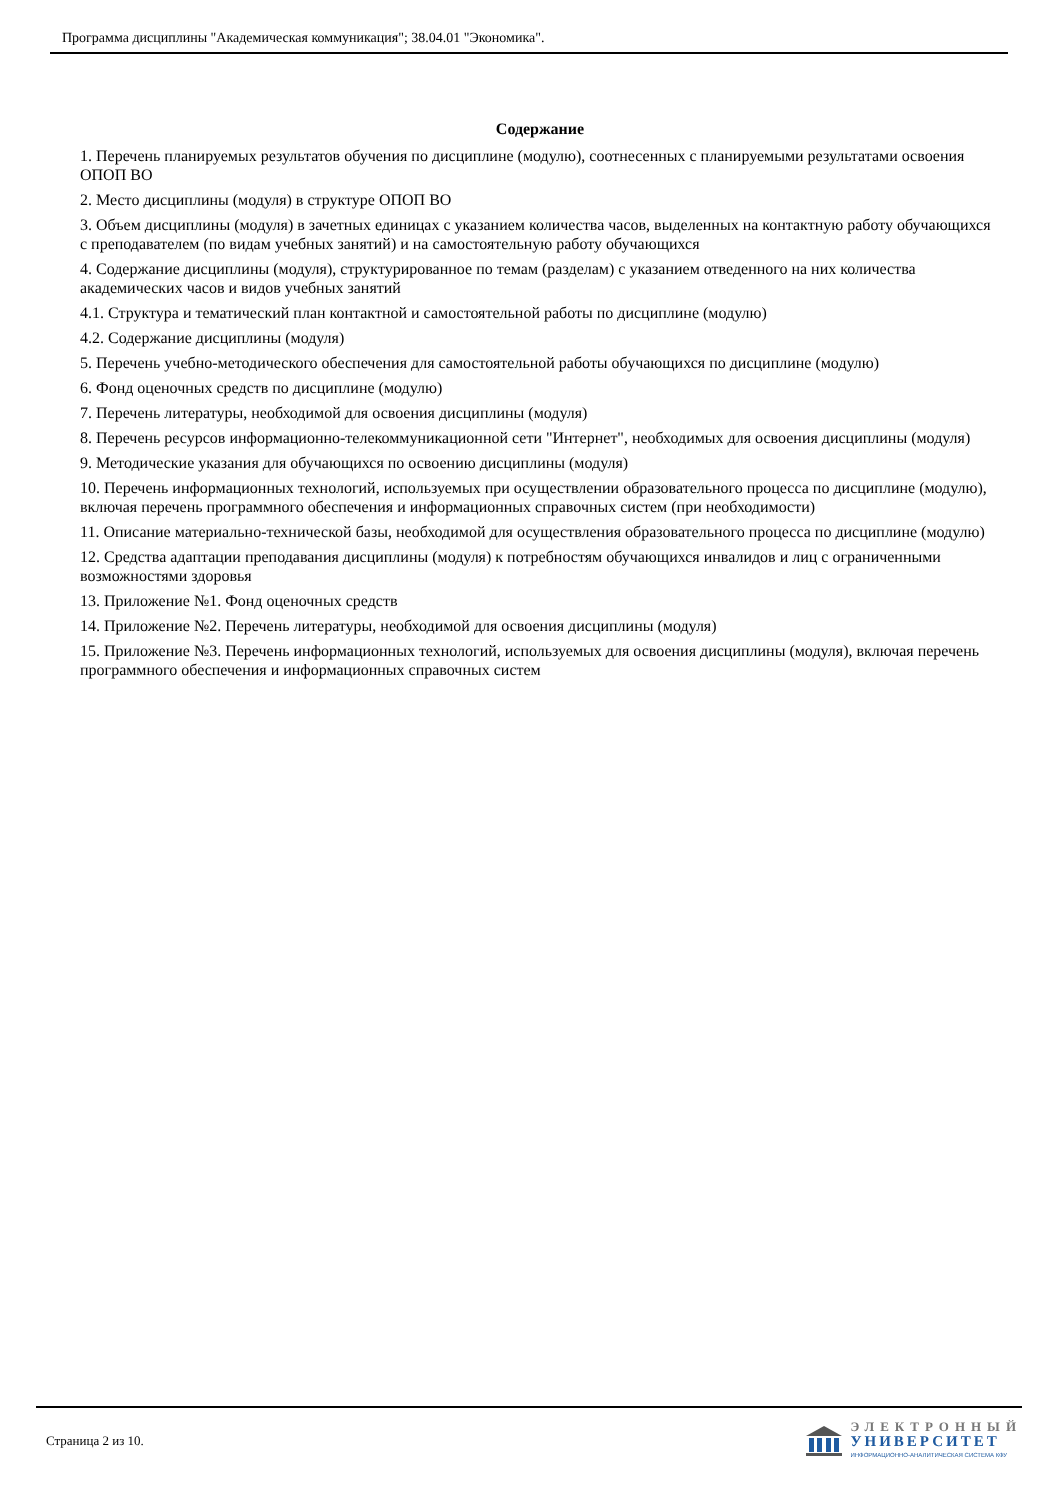Программа дисциплины "Академическая коммуникация"; 38.04.01 "Экономика".
Содержание
1. Перечень планируемых результатов обучения по дисциплине (модулю), соотнесенных с планируемыми результатами освоения ОПОП ВО
2. Место дисциплины (модуля) в структуре ОПОП ВО
3. Объем дисциплины (модуля) в зачетных единицах с указанием количества часов, выделенных на контактную работу обучающихся с преподавателем (по видам учебных занятий) и на самостоятельную работу обучающихся
4. Содержание дисциплины (модуля), структурированное по темам (разделам) с указанием отведенного на них количества академических часов и видов учебных занятий
4.1. Структура и тематический план контактной и самостоятельной работы по дисциплине (модулю)
4.2. Содержание дисциплины (модуля)
5. Перечень учебно-методического обеспечения для самостоятельной работы обучающихся по дисциплине (модулю)
6. Фонд оценочных средств по дисциплине (модулю)
7. Перечень литературы, необходимой для освоения дисциплины (модуля)
8. Перечень ресурсов информационно-телекоммуникационной сети "Интернет", необходимых для освоения дисциплины (модуля)
9. Методические указания для обучающихся по освоению дисциплины (модуля)
10. Перечень информационных технологий, используемых при осуществлении образовательного процесса по дисциплине (модулю), включая перечень программного обеспечения и информационных справочных систем (при необходимости)
11. Описание материально-технической базы, необходимой для осуществления образовательного процесса по дисциплине (модулю)
12. Средства адаптации преподавания дисциплины (модуля) к потребностям обучающихся инвалидов и лиц с ограниченными возможностями здоровья
13. Приложение №1. Фонд оценочных средств
14. Приложение №2. Перечень литературы, необходимой для освоения дисциплины (модуля)
15. Приложение №3. Перечень информационных технологий, используемых для освоения дисциплины (модуля), включая перечень программного обеспечения и информационных справочных систем
Страница 2 из 10.
ЭЛЕКТРОННЫЙ
УНИВЕРСИТЕТ
ИНФОРМАЦИОННО-АНАЛИТИЧЕСКАЯ СИСТЕМА КФУ